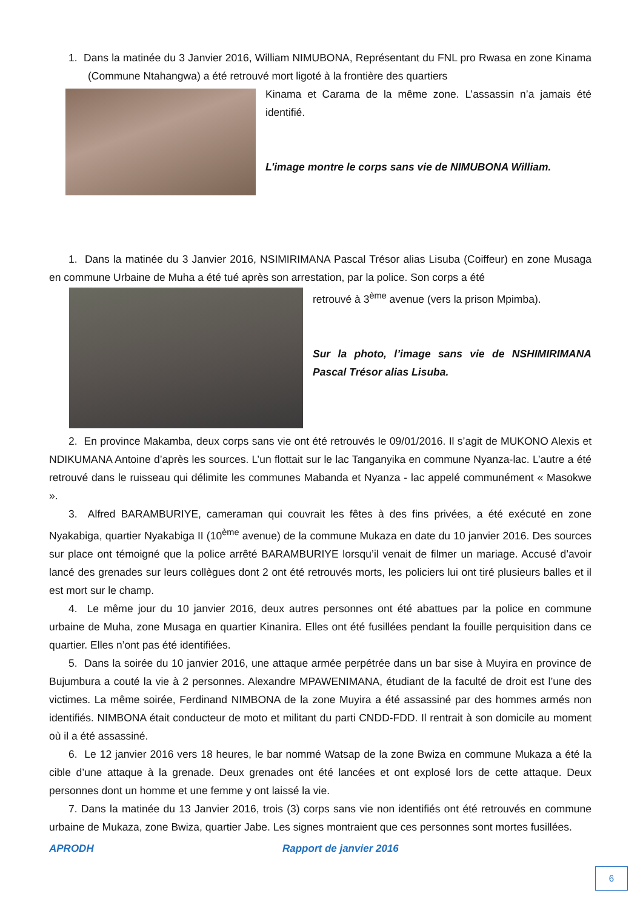1. Dans la matinée du 3 Janvier 2016, William NIMUBONA, Représentant du FNL pro Rwasa en zone Kinama (Commune Ntahangwa) a été retrouvé mort ligoté à la frontière des quartiers
Kinama et Carama de la même zone. L’assassin n’a jamais été identifié.
L’image montre le corps sans vie de NIMUBONA William.
1. Dans la matinée du 3 Janvier 2016, NSIMIRIMANA Pascal Trésor alias Lisuba (Coiffeur) en zone Musaga en commune Urbaine de Muha a été tué après son arrestation, par la police. Son corps a été
retrouvé à 3<sup>ème</sup> avenue (vers la prison Mpimba).
Sur la photo, l’image sans vie de NSHIMIRIMANA Pascal Trésor alias Lisuba.
2. En province Makamba, deux corps sans vie ont été retrouvés le 09/01/2016. Il s’agit de MUKONO Alexis et NDIKUMANA Antoine d’après les sources. L’un flottait sur le lac Tanganyika en commune Nyanza-lac. L’autre a été retrouvé dans le ruisseau qui délimite les communes Mabanda et Nyanza - lac appelé communément « Masokwe ».
3. Alfred BARAMBURIYE, cameraman qui couvrait les fêtes à des fins privées, a été exécuté en zone Nyakabiga, quartier Nyakabiga II (10<sup>ème</sup> avenue) de la commune Mukaza en date du 10 janvier 2016. Des sources sur place ont témoigné que la police arrêté BARAMBURIYE lorsqu’il venait de filmer un mariage. Accusé d’avoir lancé des grenades sur leurs collègues dont 2 ont été retrouvés morts, les policiers lui ont tiré plusieurs balles et il est mort sur le champ.
4. Le même jour du 10 janvier 2016, deux autres personnes ont été abattues par la police en commune urbaine de Muha, zone Musaga en quartier Kinanira. Elles ont été fusillées pendant la fouille perquisition dans ce quartier. Elles n’ont pas été identifiées.
5. Dans la soirée du 10 janvier 2016, une attaque armée perpétrée dans un bar sise à Muyira en province de Bujumbura a couté la vie à 2 personnes. Alexandre MPAWENIMANA, étudiant de la faculté de droit est l’une des victimes. La même soirée, Ferdinand NIMBONA de la zone Muyira a été assassiné par des hommes armés non identifiés. NIMBONA était conducteur de moto et militant du parti CNDD-FDD. Il rentrait à son domicile au moment où il a été assassiné.
6. Le 12 janvier 2016 vers 18 heures, le bar nommé Watsap de la zone Bwiza en commune Mukaza a été la cible d’une attaque à la grenade. Deux grenades ont été lancées et ont explosé lors de cette attaque. Deux personnes dont un homme et une femme y ont laissé la vie.
7. Dans la matinée du 13 Janvier 2016, trois (3) corps sans vie non identifiés ont été retrouvés en commune urbaine de Mukaza, zone Bwiza, quartier Jabe. Les signes montraient que ces personnes sont mortes fusillées.
APRODH Rapport de janvier 2016
6